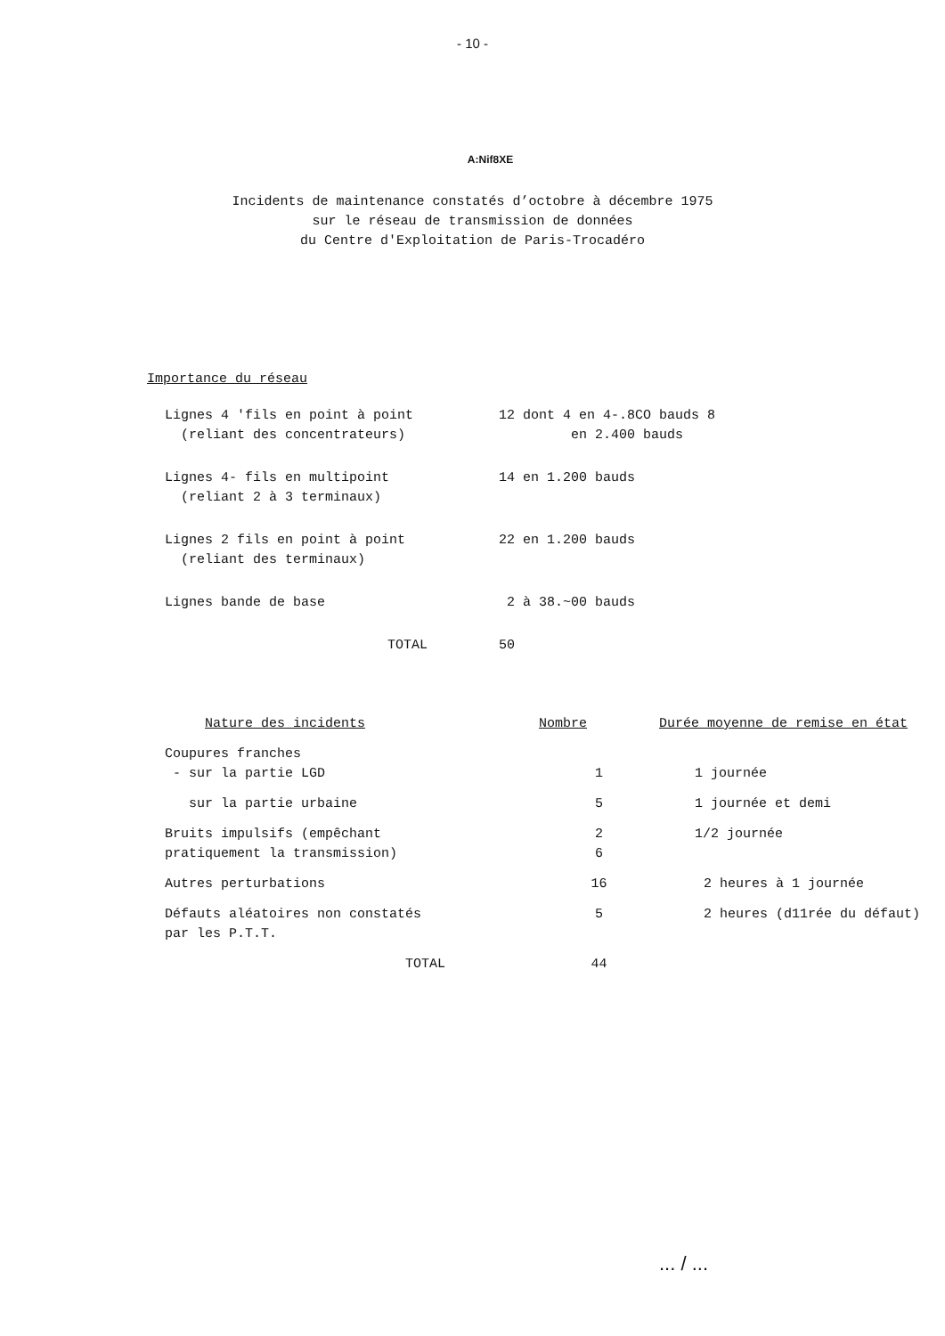- 10 -
A:Nif8XE
Incidents de maintenance constatés d’octobre à décembre 1975
sur le réseau de transmission de données
du Centre d'Exploitation de Paris-Trocadéro
Importance du réseau
| Lignes 4 'fils en point à point (reliant des concentrateurs) | 12 dont 4 en 4-.8CO bauds 8 en 2.400 bauds |
| Lignes 4- fils en multipoint (reliant 2 à 3 terminaux) | 14 en 1.200 bauds |
| Lignes 2 fils en point à point (reliant des terminaux) | 22 en 1.200 bauds |
| Lignes bande de base | 2 à 38.~00 bauds |
| TOTAL | 50 |
| Nature des incidents | Nombre | Durée moyenne de remise en état |
| --- | --- | --- |
| Coupures franches - sur la partie LGD | 1 | 1 journée |
| sur la partie urbaine | 5 | 1 journée et demi |
| Bruits impulsifs (empêchant pratiquement la transmission) | 2 6 | 1/2 journée |
| Autres perturbations | 16 | 2 heures à 1 journée |
| Défauts aléatoires non constatés par les P.T.T. | 5 | 2 heures (d11rée du défaut) |
| TOTAL | 44 | |
... / ...